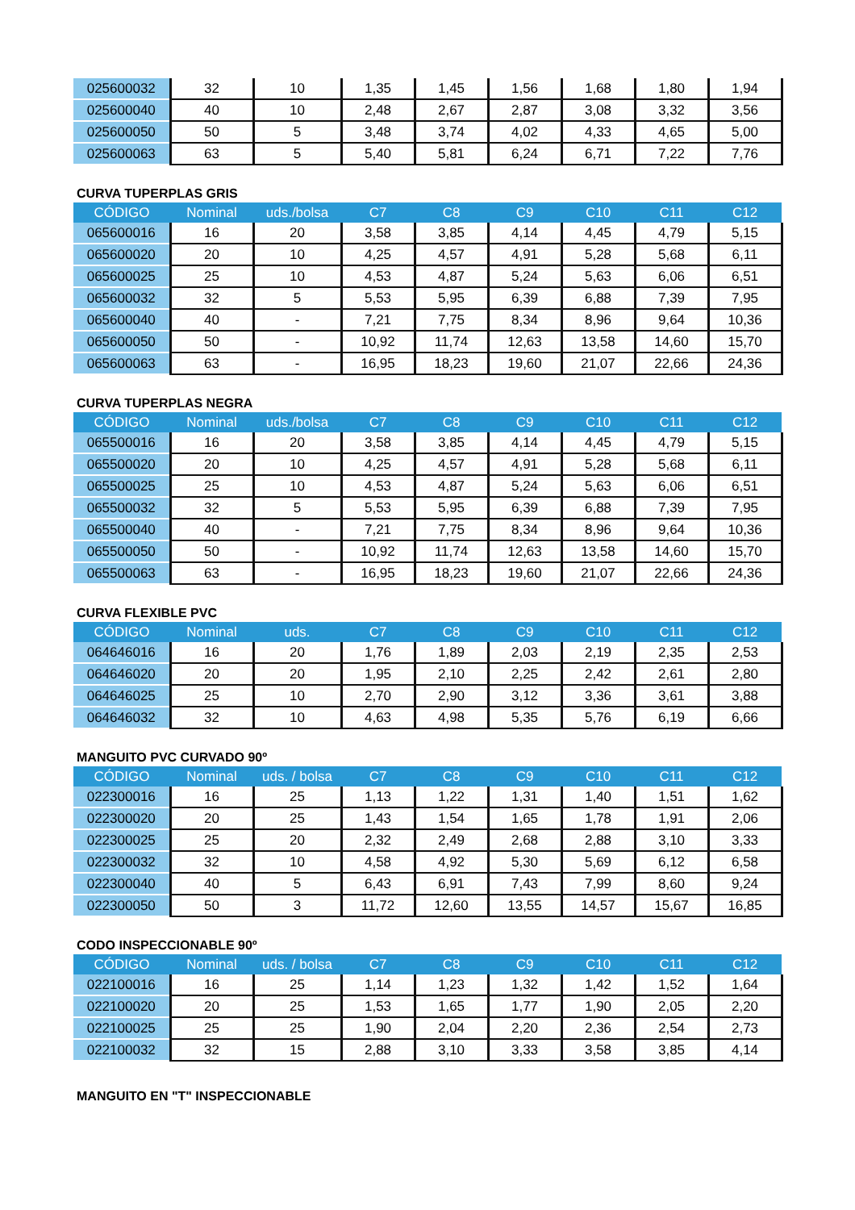| 025600032 | 32 | 10 | 1,35 | 1,45 | 1,56 | 1,68 | 1,80 | 1,94 |
| 025600040 | 40 | 10 | 2,48 | 2,67 | 2,87 | 3,08 | 3,32 | 3,56 |
| 025600050 | 50 | 5 | 3,48 | 3,74 | 4,02 | 4,33 | 4,65 | 5,00 |
| 025600063 | 63 | 5 | 5,40 | 5,81 | 6,24 | 6,71 | 7,22 | 7,76 |
CURVA TUPERPLAS GRIS
| CÓDIGO | Nominal | uds./bolsa | C7 | C8 | C9 | C10 | C11 | C12 |
| --- | --- | --- | --- | --- | --- | --- | --- | --- |
| 065600016 | 16 | 20 | 3,58 | 3,85 | 4,14 | 4,45 | 4,79 | 5,15 |
| 065600020 | 20 | 10 | 4,25 | 4,57 | 4,91 | 5,28 | 5,68 | 6,11 |
| 065600025 | 25 | 10 | 4,53 | 4,87 | 5,24 | 5,63 | 6,06 | 6,51 |
| 065600032 | 32 | 5 | 5,53 | 5,95 | 6,39 | 6,88 | 7,39 | 7,95 |
| 065600040 | 40 | - | 7,21 | 7,75 | 8,34 | 8,96 | 9,64 | 10,36 |
| 065600050 | 50 | - | 10,92 | 11,74 | 12,63 | 13,58 | 14,60 | 15,70 |
| 065600063 | 63 | - | 16,95 | 18,23 | 19,60 | 21,07 | 22,66 | 24,36 |
CURVA TUPERPLAS NEGRA
| CÓDIGO | Nominal | uds./bolsa | C7 | C8 | C9 | C10 | C11 | C12 |
| --- | --- | --- | --- | --- | --- | --- | --- | --- |
| 065500016 | 16 | 20 | 3,58 | 3,85 | 4,14 | 4,45 | 4,79 | 5,15 |
| 065500020 | 20 | 10 | 4,25 | 4,57 | 4,91 | 5,28 | 5,68 | 6,11 |
| 065500025 | 25 | 10 | 4,53 | 4,87 | 5,24 | 5,63 | 6,06 | 6,51 |
| 065500032 | 32 | 5 | 5,53 | 5,95 | 6,39 | 6,88 | 7,39 | 7,95 |
| 065500040 | 40 | - | 7,21 | 7,75 | 8,34 | 8,96 | 9,64 | 10,36 |
| 065500050 | 50 | - | 10,92 | 11,74 | 12,63 | 13,58 | 14,60 | 15,70 |
| 065500063 | 63 | - | 16,95 | 18,23 | 19,60 | 21,07 | 22,66 | 24,36 |
CURVA FLEXIBLE PVC
| CÓDIGO | Nominal | uds. | C7 | C8 | C9 | C10 | C11 | C12 |
| --- | --- | --- | --- | --- | --- | --- | --- | --- |
| 064646016 | 16 | 20 | 1,76 | 1,89 | 2,03 | 2,19 | 2,35 | 2,53 |
| 064646020 | 20 | 20 | 1,95 | 2,10 | 2,25 | 2,42 | 2,61 | 2,80 |
| 064646025 | 25 | 10 | 2,70 | 2,90 | 3,12 | 3,36 | 3,61 | 3,88 |
| 064646032 | 32 | 10 | 4,63 | 4,98 | 5,35 | 5,76 | 6,19 | 6,66 |
MANGUITO PVC CURVADO 90º
| CÓDIGO | Nominal | uds. / bolsa | C7 | C8 | C9 | C10 | C11 | C12 |
| --- | --- | --- | --- | --- | --- | --- | --- | --- |
| 022300016 | 16 | 25 | 1,13 | 1,22 | 1,31 | 1,40 | 1,51 | 1,62 |
| 022300020 | 20 | 25 | 1,43 | 1,54 | 1,65 | 1,78 | 1,91 | 2,06 |
| 022300025 | 25 | 20 | 2,32 | 2,49 | 2,68 | 2,88 | 3,10 | 3,33 |
| 022300032 | 32 | 10 | 4,58 | 4,92 | 5,30 | 5,69 | 6,12 | 6,58 |
| 022300040 | 40 | 5 | 6,43 | 6,91 | 7,43 | 7,99 | 8,60 | 9,24 |
| 022300050 | 50 | 3 | 11,72 | 12,60 | 13,55 | 14,57 | 15,67 | 16,85 |
CODO INSPECCIONABLE 90º
| CÓDIGO | Nominal | uds. / bolsa | C7 | C8 | C9 | C10 | C11 | C12 |
| --- | --- | --- | --- | --- | --- | --- | --- | --- |
| 022100016 | 16 | 25 | 1,14 | 1,23 | 1,32 | 1,42 | 1,52 | 1,64 |
| 022100020 | 20 | 25 | 1,53 | 1,65 | 1,77 | 1,90 | 2,05 | 2,20 |
| 022100025 | 25 | 25 | 1,90 | 2,04 | 2,20 | 2,36 | 2,54 | 2,73 |
| 022100032 | 32 | 15 | 2,88 | 3,10 | 3,33 | 3,58 | 3,85 | 4,14 |
MANGUITO EN "T" INSPECCIONABLE